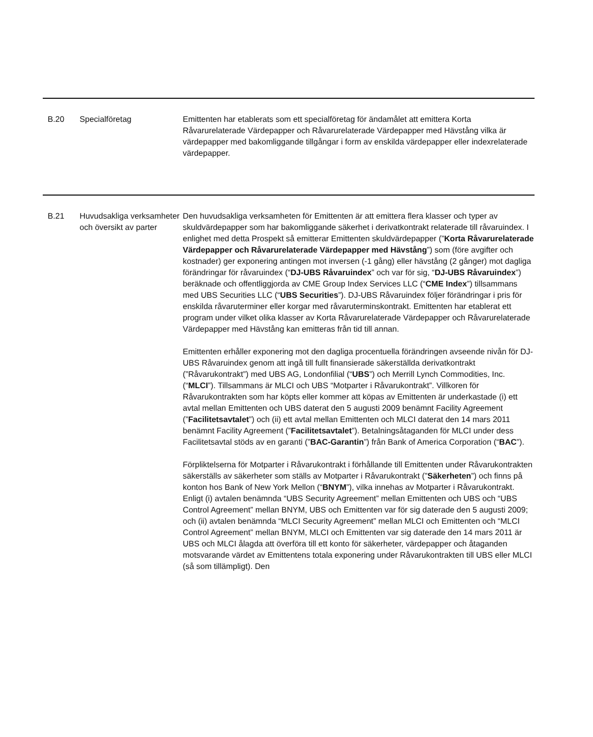| B.20 | Specialföretag | Emittenten har etablerats som ett specialföretag för ändamålet att emittera Korta Råvarurelaterade Värdepapper och Råvarurelaterade Värdepapper med Hävstång vilka är värdepapper med bakomliggande tillgångar i form av enskilda värdepapper eller indexrelaterade värdepapper. |
| B.21 | Huvudsakliga verksamheter och översikt av parter | Den huvudsakliga verksamheten för Emittenten är att emittera flera klasser och typer av skuldvärdepapper som har bakomliggande säkerhet i derivatkontrakt relaterade till råvaruindex. I enlighet med detta Prospekt så emitterar Emittenten skuldvärdepapper (” Korta Råvarurelaterade Värdepapper och Råvarurelaterade Värdepapper med Hävstång ”) som (före avgifter och kostnader) ger exponering antingen mot inversen (-1 gång) eller hävstång (2 gånger) mot dagliga förändringar för råvaruindex (“ DJ-UBS Råvaruindex ” och var för sig, “ DJ-UBS Råvaruindex ”) beräknade och offentliggjorda av CME Group Index Services LLC (“ CME Index ”) tillsammans med UBS Securities LLC (“ UBS Securities ”). DJ-UBS Råvaruindex följer förändringar i pris för enskilda råvaruterminer eller korgar med råvaruterminskontrakt. Emittenten har etablerat ett program under vilket olika klasser av Korta Råvarurelaterade Värdepapper och Råvarurelaterade Värdepapper med Hävstång kan emitteras från tid till annan. Emittenten erhåller exponering mot den dagliga procentuella förändringen avseende nivån för DJ-UBS Råvaruindex genom att ingå till fullt finansierade säkerställda derivatkontrakt (”Råvarukontrakt”) med UBS AG, Londonfilial (“ UBS ”) och Merrill Lynch Commodities, Inc. (“ MLCI ”). Tillsammans är MLCI och UBS “Motparter i Råvarukontrakt”. Villkoren för Råvarukontrakten som har köpts eller kommer att köpas av Emittenten är underkastade (i) ett avtal mellan Emittenten och UBS daterat den 5 augusti 2009 benämnt Facility Agreement (” Facilitetsavtalet ”) och (ii) ett avtal mellan Emittenten och MLCI daterat den 14 mars 2011 benämnt Facility Agreement (” Facilitetsavtalet ”). Betalningsåtaganden för MLCI under dess Facilitetsavtal stöds av en garanti (” BAC-Garantin ”) från Bank of America Corporation (“ BAC ”). Förpliktelserna för Motparter i Råvarukontrakt i förhållande till Emittenten under Råvarukontrakten säkerställs av säkerheter som ställs av Motparter i Råvarukontrakt (” Säkerheten ”) och finns på konton hos Bank of New York Mellon (“ BNYM ”), vilka innehas av Motparter i Råvarukontrakt. Enligt (i) avtalen benämnda “UBS Security Agreement” mellan Emittenten och UBS och “UBS Control Agreement” mellan BNYM, UBS och Emittenten var för sig daterade den 5 augusti 2009; och (ii) avtalen benämnda “MLCI Security Agreement” mellan MLCI och Emittenten och “MLCI Control Agreement” mellan BNYM, MLCI och Emittenten var sig daterade den 14 mars 2011 är UBS och MLCI ålagda att överföra till ett konto för säkerheter, värdepapper och åtaganden motsvarande värdet av Emittentens totala exponering under Råvarukontrakten till UBS eller MLCI (så som tillämpligt). Den |